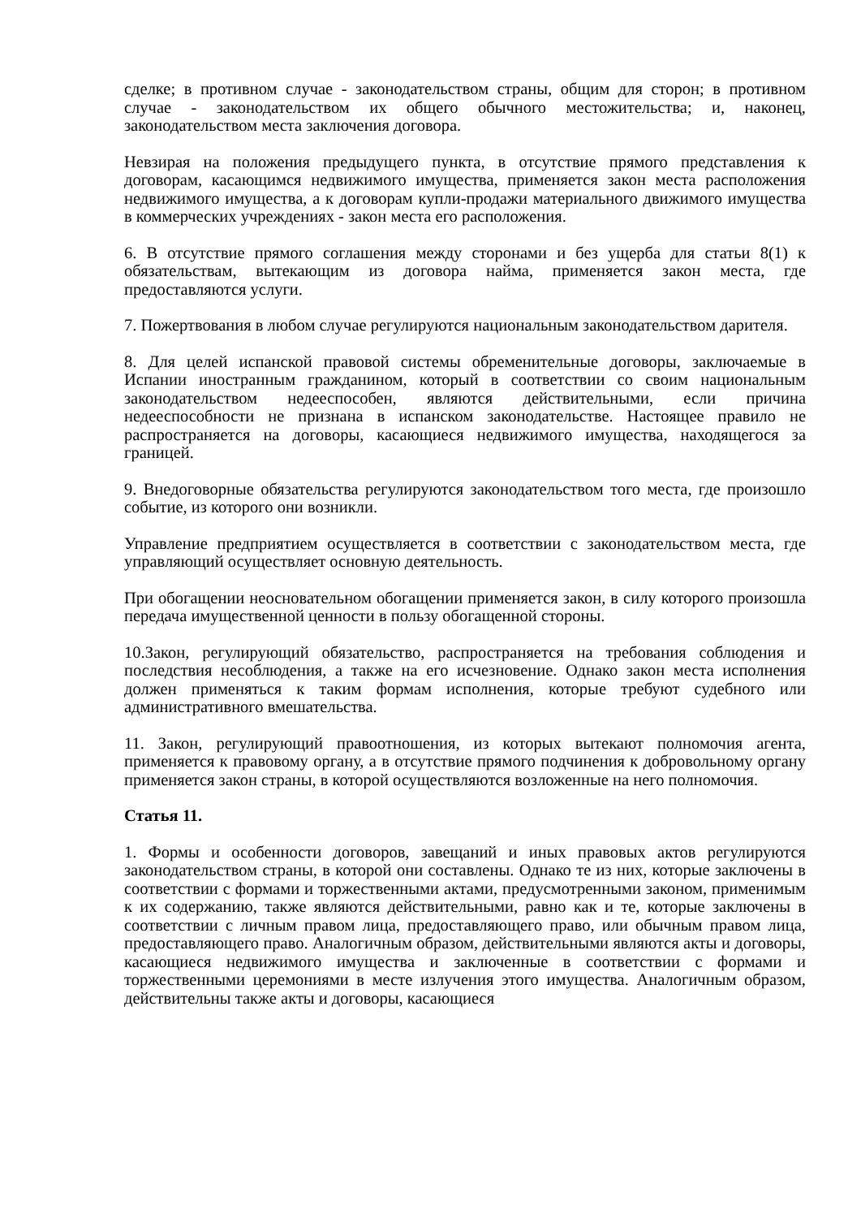сделке; в противном случае - законодательством страны, общим для сторон; в противном случае - законодательством их общего обычного местожительства; и, наконец, законодательством места заключения договора.
Невзирая на положения предыдущего пункта, в отсутствие прямого представления к договорам, касающимся недвижимого имущества, применяется закон места расположения недвижимого имущества, а к договорам купли-продажи материального движимого имущества в коммерческих учреждениях - закон места его расположения.
6. В отсутствие прямого соглашения между сторонами и без ущерба для статьи 8(1) к обязательствам, вытекающим из договора найма, применяется закон места, где предоставляются услуги.
7. Пожертвования в любом случае регулируются национальным законодательством дарителя.
8. Для целей испанской правовой системы обременительные договоры, заключаемые в Испании иностранным гражданином, который в соответствии со своим национальным законодательством недееспособен, являются действительными, если причина недееспособности не признана в испанском законодательстве. Настоящее правило не распространяется на договоры, касающиеся недвижимого имущества, находящегося за границей.
9. Внедоговорные обязательства регулируются законодательством того места, где произошло событие, из которого они возникли.
Управление предприятием осуществляется в соответствии с законодательством места, где управляющий осуществляет основную деятельность.
При обогащении неосновательном обогащении применяется закон, в силу которого произошла передача имущественной ценности в пользу обогащенной стороны.
10.Закон, регулирующий обязательство, распространяется на требования соблюдения и последствия несоблюдения, а также на его исчезновение. Однако закон места исполнения должен применяться к таким формам исполнения, которые требуют судебного или административного вмешательства.
11. Закон, регулирующий правоотношения, из которых вытекают полномочия агента, применяется к правовому органу, а в отсутствие прямого подчинения к добровольному органу применяется закон страны, в которой осуществляются возложенные на него полномочия.
Статья 11.
1. Формы и особенности договоров, завещаний и иных правовых актов регулируются законодательством страны, в которой они составлены. Однако те из них, которые заключены в соответствии с формами и торжественными актами, предусмотренными законом, применимым к их содержанию, также являются действительными, равно как и те, которые заключены в соответствии с личным правом лица, предоставляющего право, или обычным правом лица, предоставляющего право. Аналогичным образом, действительными являются акты и договоры, касающиеся недвижимого имущества и заключенные в соответствии с формами и торжественными церемониями в месте излучения этого имущества. Аналогичным образом, действительны также акты и договоры, касающиеся